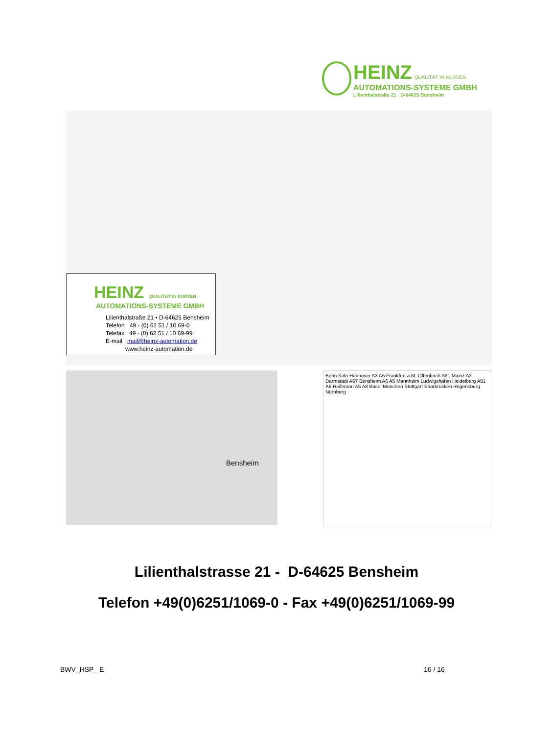HEINZ QUALITÄT IN KURVEN
AUTOMATIONS-SYSTEME GMBH
Lilienthalstraße 21 D-64625 Bensheim
HEINZ QUALITÄT IN KURVEN
AUTOMATIONS-SYSTEME GMBH
Lilienthalstraße 21 • D-64625 Bensheim
Telefon 49 - (0) 62 51 / 10 69-0
Telefax 49 - (0) 62 51 / 10 69-99
E-mail mail@heinz-automation.de
www.heinz-automation.de
Bensheim
Bonn Köln Hannover A3 A5 Frankfurt a.M. Offenbach A61 Mainz A3 Darmstadt A67 Bensheim A6 A5 Mannheim Ludwigshafen Heidelberg A81 A6 Heilbronn A5 A8 Basel München Stuttgart Saarbrücken Regensburg Nürnberg
Lilienthalstrasse 21 - D-64625 Bensheim
Telefon +49(0)6251/1069-0 - Fax +49(0)6251/1069-99
BWV_HSP_ E 16 / 16